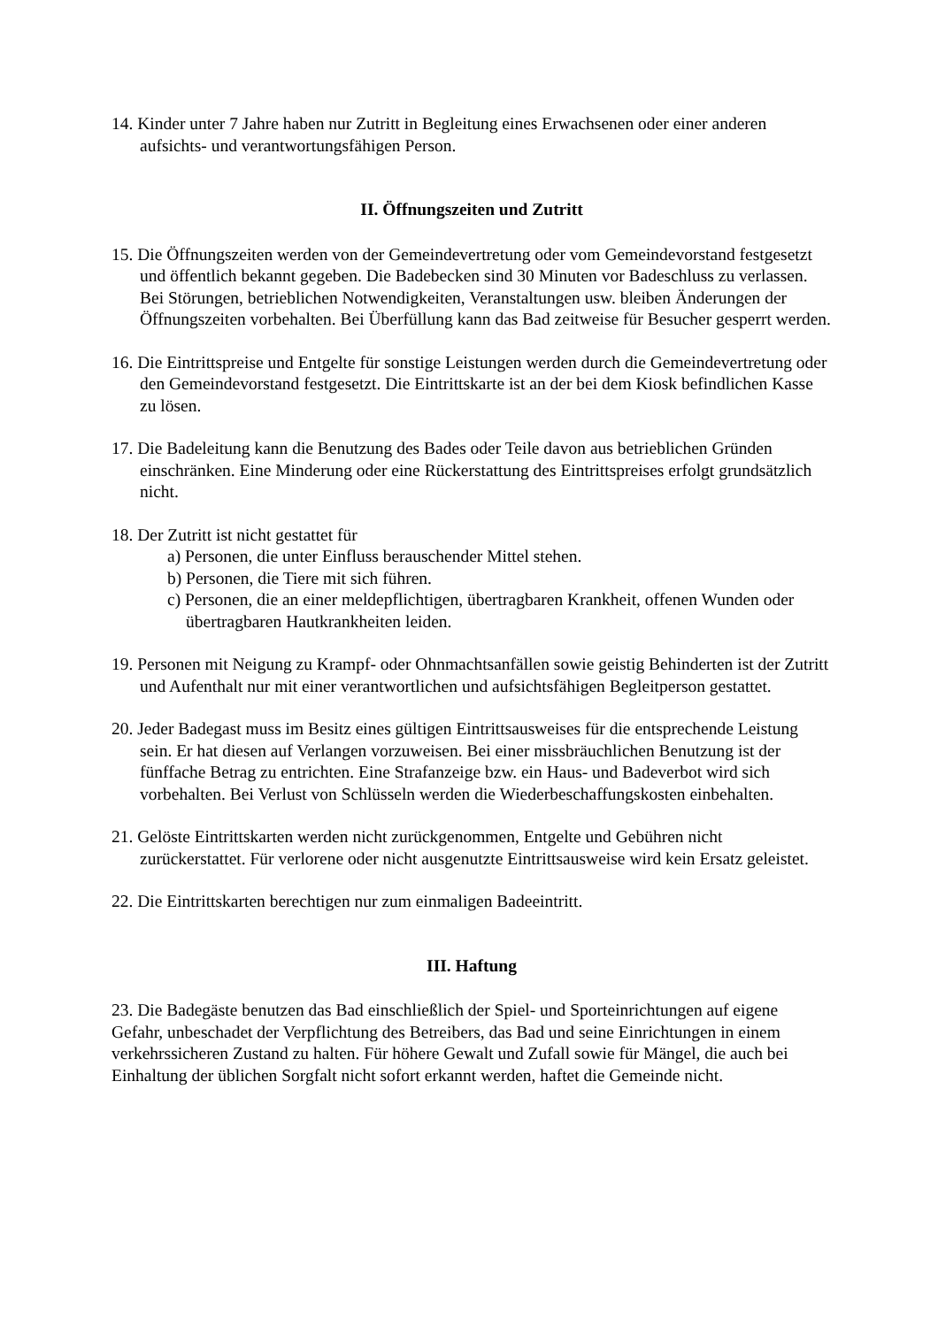14. Kinder unter 7 Jahre haben nur Zutritt in Begleitung eines Erwachsenen oder einer anderen aufsichts- und verantwortungsfähigen Person.
II. Öffnungszeiten und Zutritt
15. Die Öffnungszeiten werden von der Gemeindevertretung oder vom Gemeindevorstand festgesetzt und öffentlich bekannt gegeben. Die Badebecken sind 30 Minuten vor Badeschluss zu verlassen. Bei Störungen, betrieblichen Notwendigkeiten, Veranstaltungen usw. bleiben Änderungen der Öffnungszeiten vorbehalten. Bei Überfüllung kann das Bad zeitweise für Besucher gesperrt werden.
16. Die Eintrittspreise und Entgelte für sonstige Leistungen werden durch die Gemeindevertretung oder den Gemeindevorstand festgesetzt. Die Eintrittskarte ist an der bei dem Kiosk befindlichen Kasse zu lösen.
17. Die Badeleitung kann die Benutzung des Bades oder Teile davon aus betrieblichen Gründen einschränken. Eine Minderung oder eine Rückerstattung des Eintrittspreises erfolgt grundsätzlich nicht.
18. Der Zutritt ist nicht gestattet für
a) Personen, die unter Einfluss berauschender Mittel stehen.
b) Personen, die Tiere mit sich führen.
c) Personen, die an einer meldepflichtigen, übertragbaren Krankheit, offenen Wunden oder übertragbaren Hautkrankheiten leiden.
19. Personen mit Neigung zu Krampf- oder Ohnmachtsanfällen sowie geistig Behinderten ist der Zutritt und Aufenthalt nur mit einer verantwortlichen und aufsichtsfähigen Begleitperson gestattet.
20. Jeder Badegast muss im Besitz eines gültigen Eintrittsausweises für die entsprechende Leistung sein. Er hat diesen auf Verlangen vorzuweisen. Bei einer missbräuchlichen Benutzung ist der fünffache Betrag zu entrichten. Eine Strafanzeige bzw. ein Haus- und Badeverbot wird sich vorbehalten. Bei Verlust von Schlüsseln werden die Wiederbeschaffungskosten einbehalten.
21. Gelöste Eintrittskarten werden nicht zurückgenommen, Entgelte und Gebühren nicht zurückerstattet. Für verlorene oder nicht ausgenutzte Eintrittsausweise wird kein Ersatz geleistet.
22. Die Eintrittskarten berechtigen nur zum einmaligen Badeeintritt.
III. Haftung
23. Die Badegäste benutzen das Bad einschließlich der Spiel- und Sporteinrichtungen auf eigene Gefahr, unbeschadet der Verpflichtung des Betreibers, das Bad und seine Einrichtungen in einem verkehrssicheren Zustand zu halten. Für höhere Gewalt und Zufall sowie für Mängel, die auch bei Einhaltung der üblichen Sorgfalt nicht sofort erkannt werden, haftet die Gemeinde nicht.